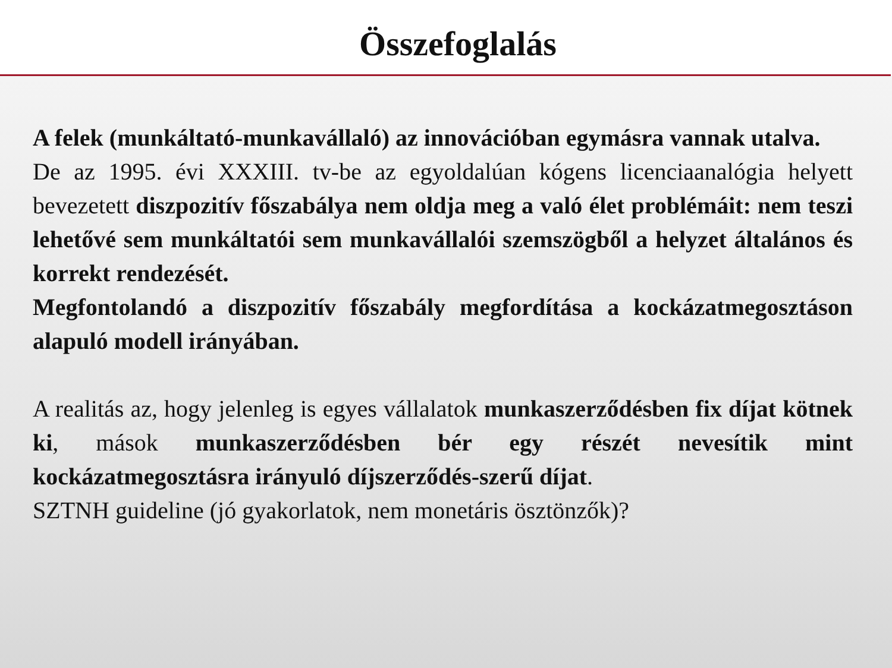Összefoglalás
A felek (munkáltató-munkavállaló) az innovációban egymásra vannak utalva.
De az 1995. évi XXXIII. tv-be az egyoldalúan kógens licenciaanalógia helyett bevezetett diszpozitív főszabálya nem oldja meg a való élet problémáit: nem teszi lehetővé sem munkáltatói sem munkavállalói szemszögből a helyzet általános és korrekt rendezését.
Megfontolandó a diszpozitív főszabály megfordítása a kockázatmegosztáson alapuló modell irányában.
A realitás az, hogy jelenleg is egyes vállalatok munkaszerződésben fix díjat kötnek ki, mások munkaszerződésben bér egy részét nevesítik mint kockázatmegosztásra irányuló díjszerződés-szerű díjat.
SZTNH guideline (jó gyakorlatok, nem monetáris ösztönzők)?